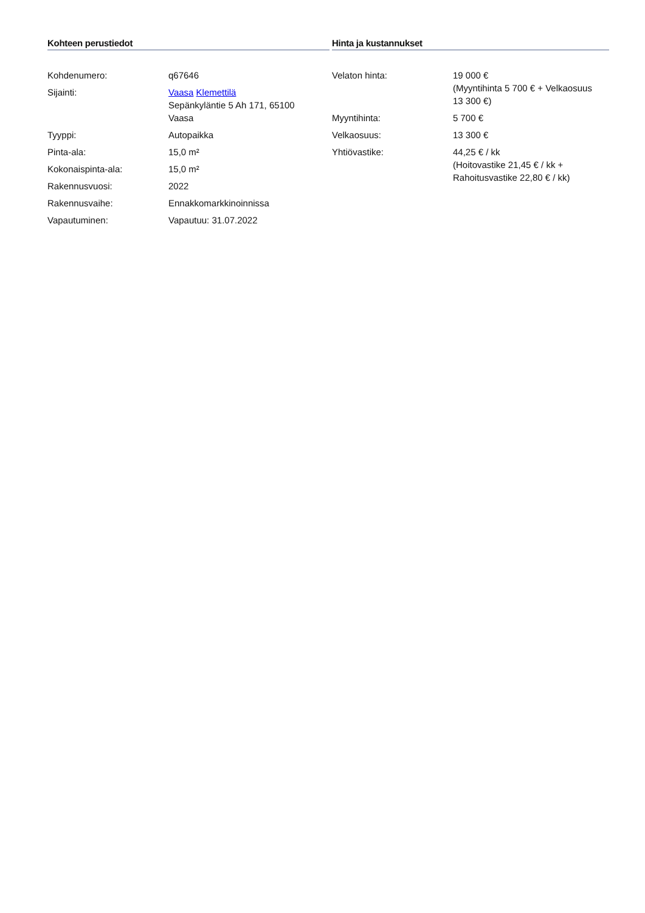Kohteen perustiedot
| Kohdenumero: | q67646 |
| Sijainti: | Vaasa Klemettilä Sepänkyläntie 5 Ah 171, 65100 Vaasa |
| Tyyppi: | Autopaikka |
| Pinta-ala: | 15,0 m² |
| Kokonaispinta-ala: | 15,0 m² |
| Rakennusvuosi: | 2022 |
| Rakennusvaihe: | Ennakkomarkkinoinnissa |
| Vapautuminen: | Vapautuu: 31.07.2022 |
Hinta ja kustannukset
| Velaton hinta: | 19 000 € (Myyntihinta 5 700 € + Velkaosuus 13 300 €) |
| Myyntihinta: | 5 700 € |
| Velkaosuus: | 13 300 € |
| Yhtiövastike: | 44,25 € / kk (Hoitovastike 21,45 € / kk + Rahoitusvastike 22,80 € / kk) |